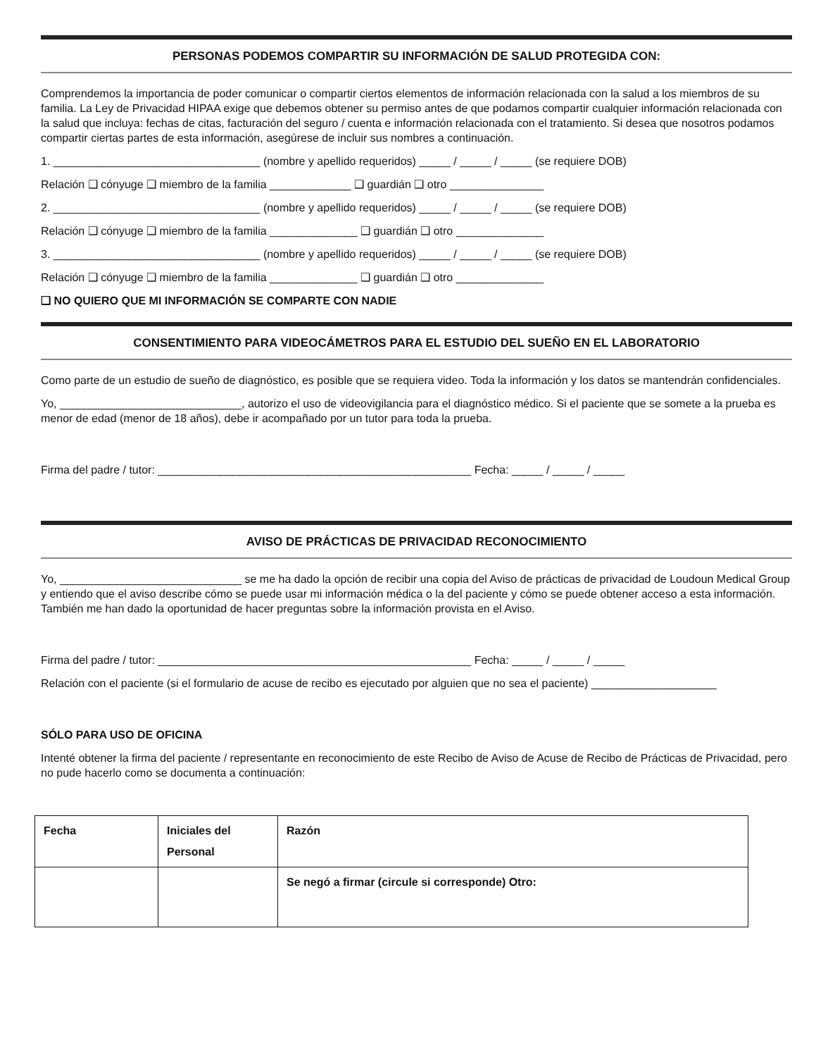PERSONAS PODEMOS COMPARTIR SU INFORMACIÓN DE SALUD PROTEGIDA CON:
Comprendemos la importancia de poder comunicar o compartir ciertos elementos de información relacionada con la salud a los miembros de su familia. La Ley de Privacidad HIPAA exige que debemos obtener su permiso antes de que podamos compartir cualquier información relacionada con la salud que incluya: fechas de citas, facturación del seguro / cuenta e información relacionada con el tratamiento. Si desea que nosotros podamos compartir ciertas partes de esta información, asegúrese de incluir sus nombres a continuación.
1. _________________________________ (nombre y apellido requeridos) _____ / _____ / _____ (se requiere DOB)
Relación ❑ cónyuge ❑ miembro de la familia _____________ ❑ guardián ❑ otro _______________
2. _________________________________ (nombre y apellido requeridos) _____ / _____ / _____ (se requiere DOB)
Relación ❑ cónyuge ❑ miembro de la familia ______________ ❑ guardián ❑ otro ______________
3. _________________________________ (nombre y apellido requeridos) _____ / _____ / _____ (se requiere DOB)
Relación ❑ cónyuge ❑ miembro de la familia ______________ ❑ guardián ❑ otro ______________
❑ NO QUIERO QUE MI INFORMACIÓN SE COMPARTE CON NADIE
CONSENTIMIENTO PARA VIDEOCÁMETROS PARA EL ESTUDIO DEL SUEÑO EN EL LABORATORIO
Como parte de un estudio de sueño de diagnóstico, es posible que se requiera video. Toda la información y los datos se mantendrán confidenciales.
Yo, _____________________________, autorizo el uso de videovigilancia para el diagnóstico médico. Si el paciente que se somete a la prueba es menor de edad (menor de 18 años), debe ir acompañado por un tutor para toda la prueba.
Firma del padre / tutor: __________________________________________________ Fecha: _____ / _____ / _____
AVISO DE PRÁCTICAS DE PRIVACIDAD RECONOCIMIENTO
Yo, _____________________________ se me ha dado la opción de recibir una copia del Aviso de prácticas de privacidad de Loudoun Medical Group y entiendo que el aviso describe cómo se puede usar mi información médica o la del paciente y cómo se puede obtener acceso a esta información. También me han dado la oportunidad de hacer preguntas sobre la información provista en el Aviso.
Firma del padre / tutor: __________________________________________________ Fecha: _____ / _____ / _____
Relación con el paciente (si el formulario de acuse de recibo es ejecutado por alguien que no sea el paciente) ____________________
SÓLO PARA USO DE OFICINA
Intenté obtener la firma del paciente / representante en reconocimiento de este Recibo de Aviso de Acuse de Recibo de Prácticas de Privacidad, pero no pude hacerlo como se documenta a continuación:
| Fecha | Iniciales del Personal | Razón |
| --- | --- | --- |
| | | Se negó a firmar (circule si corresponde) Otro: |